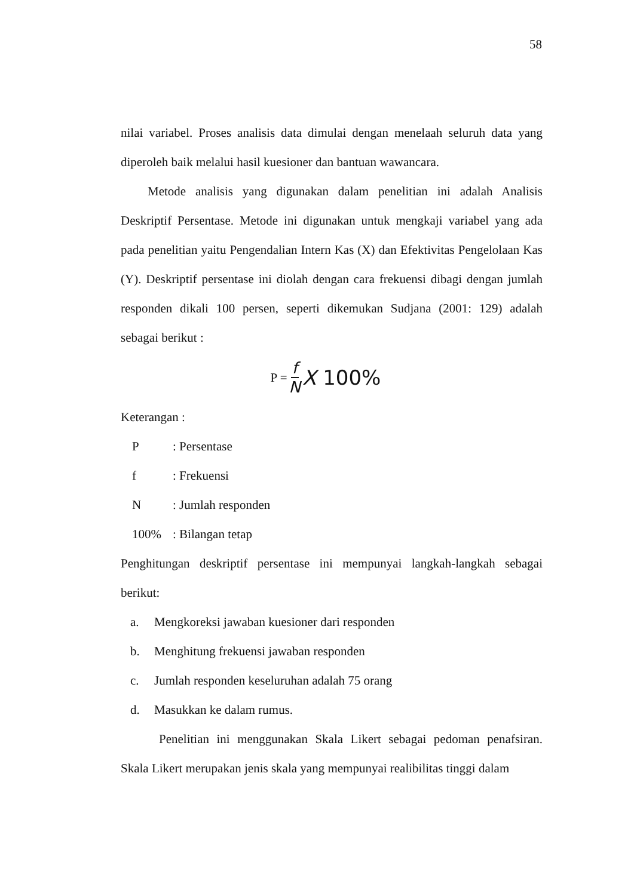58
nilai variabel. Proses analisis data dimulai dengan menelaah seluruh data yang diperoleh baik melalui hasil kuesioner dan bantuan wawancara.
Metode analisis yang digunakan dalam penelitian ini adalah Analisis Deskriptif Persentase. Metode ini digunakan untuk mengkaji variabel yang ada pada penelitian yaitu Pengendalian Intern Kas (X) dan Efektivitas Pengelolaan Kas (Y). Deskriptif persentase ini diolah dengan cara frekuensi dibagi dengan jumlah responden dikali 100 persen, seperti dikemukan Sudjana (2001: 129) adalah sebagai berikut :
P = f N X 100%
Keterangan :
P: Persentase
f: Frekuensi
N: Jumlah responden
100%: Bilangan tetap
Penghitungan deskriptif persentase ini mempunyai langkah-langkah sebagai berikut:
a. Mengkoreksi jawaban kuesioner dari responden
b. Menghitung frekuensi jawaban responden
c. Jumlah responden keseluruhan adalah 75 orang
d. Masukkan ke dalam rumus.
Penelitian ini menggunakan Skala Likert sebagai pedoman penafsiran. Skala Likert merupakan jenis skala yang mempunyai realibilitas tinggi dalam